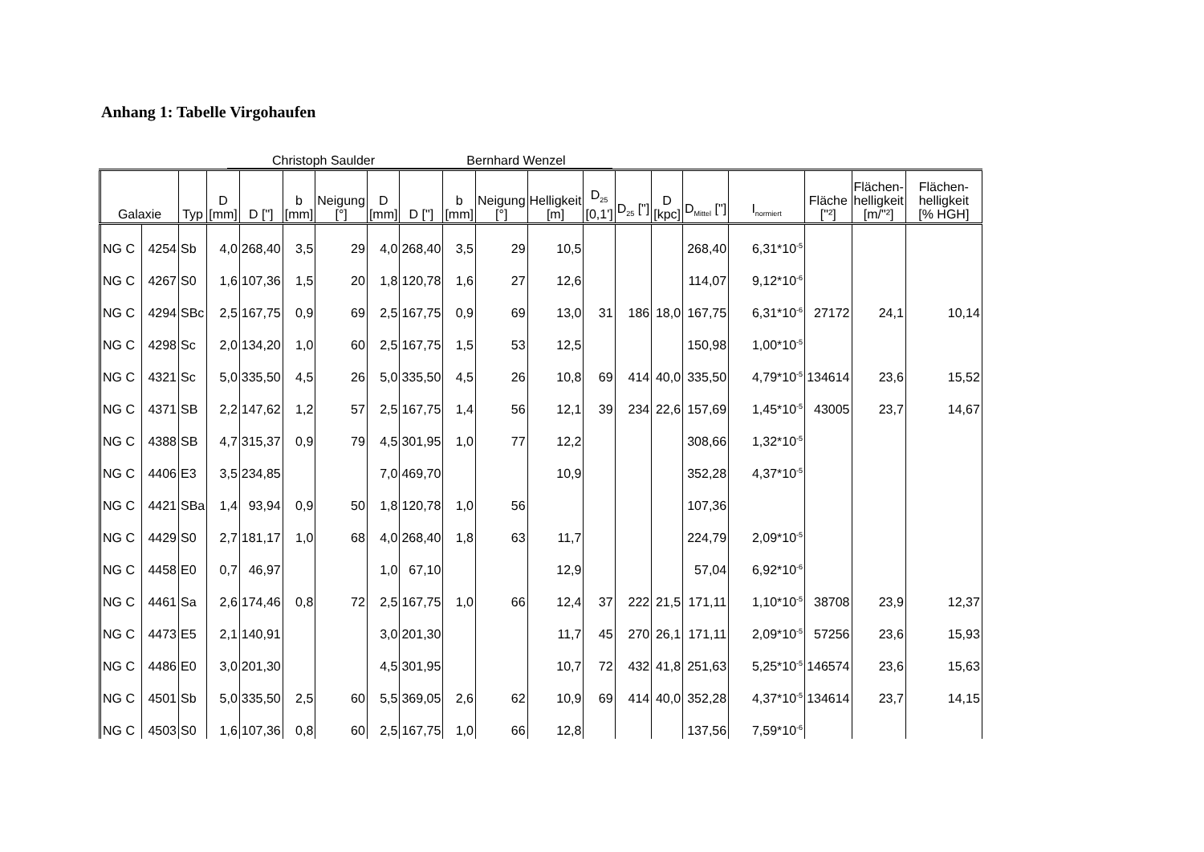Anhang 1: Tabelle Virgohaufen
Christoph Saulder Bernhard Wenzel
| Galaxie | | Typ | D [mm] | D ["] | b [mm] | Neigung [°] | D [mm] | D ["] | b [mm] | Neigung [°] | Helligkeit [m] | D<sub>25</sub> [0,1'] | D<sub>25</sub> ["] | D [kpc] | D<sub>Mittel</sub> ["] | I<sub>normiert</sub> | Fläche ["²] | Flächen- helligkeit [m/"²] | Flächen- helligkeit [% HGH] |
| --- | --- | --- | --- | --- | --- | --- | --- | --- | --- | --- | --- | --- | --- | --- | --- | --- | --- | --- | --- |
| NG C | 4254 | Sb | 4,0 | 268,40 | 3,5 | 29 | 4,0 | 268,40 | 3,5 | 29 | 10,5 | | | | 268,40 | 6,31*10<sup>-5</sup> | | | |
| NG C | 4267 | S0 | 1,6 | 107,36 | 1,5 | 20 | 1,8 | 120,78 | 1,6 | 27 | 12,6 | | | | 114,07 | 9,12*10<sup>-6</sup> | | | |
| NG C | 4294 | SBc | 2,5 | 167,75 | 0,9 | 69 | 2,5 | 167,75 | 0,9 | 69 | 13,0 | 31 | 186 | 18,0 | 167,75 | 6,31*10<sup>-6</sup> | 27172 | 24,1 | 10,14 |
| NG C | 4298 | Sc | 2,0 | 134,20 | 1,0 | 60 | 2,5 | 167,75 | 1,5 | 53 | 12,5 | | | | 150,98 | 1,00*10<sup>-5</sup> | | | |
| NG C | 4321 | Sc | 5,0 | 335,50 | 4,5 | 26 | 5,0 | 335,50 | 4,5 | 26 | 10,8 | 69 | 414 | 40,0 | 335,50 | 4,79*10<sup>-5</sup> | 134614 | 23,6 | 15,52 |
| NG C | 4371 | SB | 2,2 | 147,62 | 1,2 | 57 | 2,5 | 167,75 | 1,4 | 56 | 12,1 | 39 | 234 | 22,6 | 157,69 | 1,45*10<sup>-5</sup> | 43005 | 23,7 | 14,67 |
| NG C | 4388 | SB | 4,7 | 315,37 | 0,9 | 79 | 4,5 | 301,95 | 1,0 | 77 | 12,2 | | | | 308,66 | 1,32*10<sup>-5</sup> | | | |
| NG C | 4406 | E3 | 3,5 | 234,85 | | | 7,0 | 469,70 | | | 10,9 | | | | 352,28 | 4,37*10<sup>-5</sup> | | | |
| NG C | 4421 | SBa | 1,4 | 93,94 | 0,9 | 50 | 1,8 | 120,78 | 1,0 | 56 | | | | | 107,36 | | | | |
| NG C | 4429 | S0 | 2,7 | 181,17 | 1,0 | 68 | 4,0 | 268,40 | 1,8 | 63 | 11,7 | | | | 224,79 | 2,09*10<sup>-5</sup> | | | |
| NG C | 4458 | E0 | 0,7 | 46,97 | | | 1,0 | 67,10 | | | 12,9 | | | | 57,04 | 6,92*10<sup>-6</sup> | | | |
| NG C | 4461 | Sa | 2,6 | 174,46 | 0,8 | 72 | 2,5 | 167,75 | 1,0 | 66 | 12,4 | 37 | 222 | 21,5 | 171,11 | 1,10*10<sup>-5</sup> | 38708 | 23,9 | 12,37 |
| NG C | 4473 | E5 | 2,1 | 140,91 | | | 3,0 | 201,30 | | | 11,7 | 45 | 270 | 26,1 | 171,11 | 2,09*10<sup>-5</sup> | 57256 | 23,6 | 15,93 |
| NG C | 4486 | E0 | 3,0 | 201,30 | | | 4,5 | 301,95 | | | 10,7 | 72 | 432 | 41,8 | 251,63 | 5,25*10<sup>-5</sup> | 146574 | 23,6 | 15,63 |
| NG C | 4501 | Sb | 5,0 | 335,50 | 2,5 | 60 | 5,5 | 369,05 | 2,6 | 62 | 10,9 | 69 | 414 | 40,0 | 352,28 | 4,37*10<sup>-5</sup> | 134614 | 23,7 | 14,15 |
| NG C | 4503 | S0 | 1,6 | 107,36 | 0,8 | 60 | 2,5 | 167,75 | 1,0 | 66 | 12,8 | | | | 137,56 | 7,59*10<sup>-6</sup> | | | |